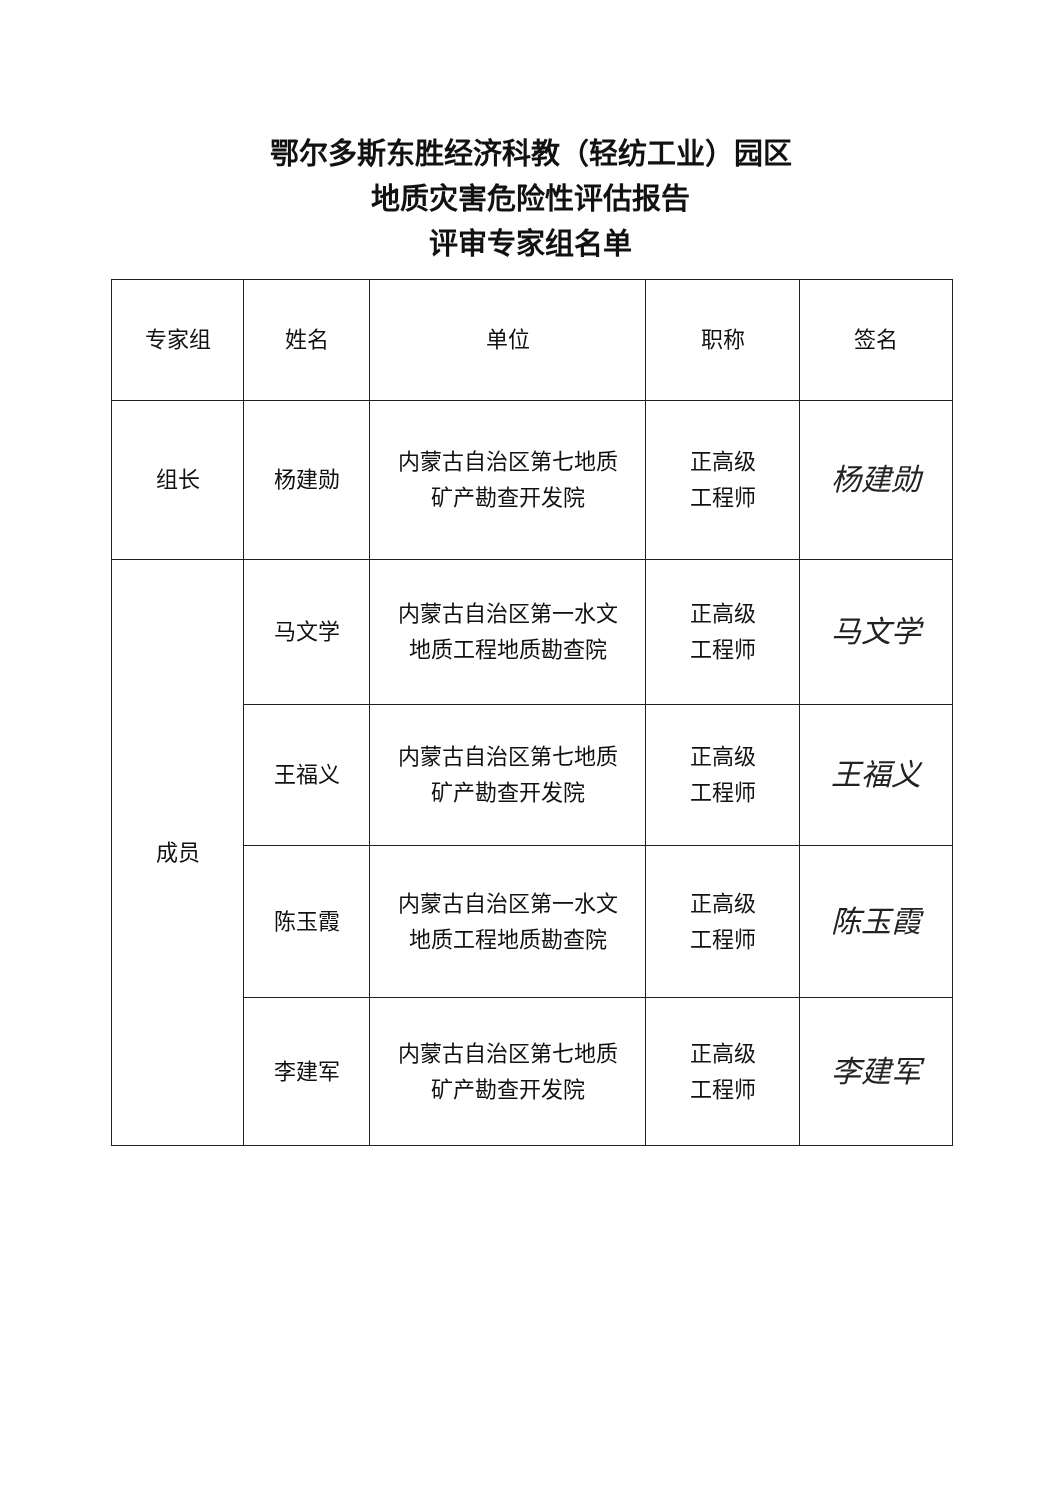鄂尔多斯东胜经济科教（轻纺工业）园区
地质灾害危险性评估报告
评审专家组名单
| 专家组 | 姓名 | 单位 | 职称 | 签名 |
| --- | --- | --- | --- | --- |
| 组长 | 杨建勋 | 内蒙古自治区第七地质 矿产勘查开发院 | 正高级 工程师 | 杨建勋 |
| 成员 | 马文学 | 内蒙古自治区第一水文 地质工程地质勘查院 | 正高级 工程师 | 马文学 |
| | 王福义 | 内蒙古自治区第七地质 矿产勘查开发院 | 正高级 工程师 | 王福义 |
| | 陈玉霞 | 内蒙古自治区第一水文 地质工程地质勘查院 | 正高级 工程师 | 陈玉霞 |
| | 李建军 | 内蒙古自治区第七地质 矿产勘查开发院 | 正高级 工程师 | 李建军 |